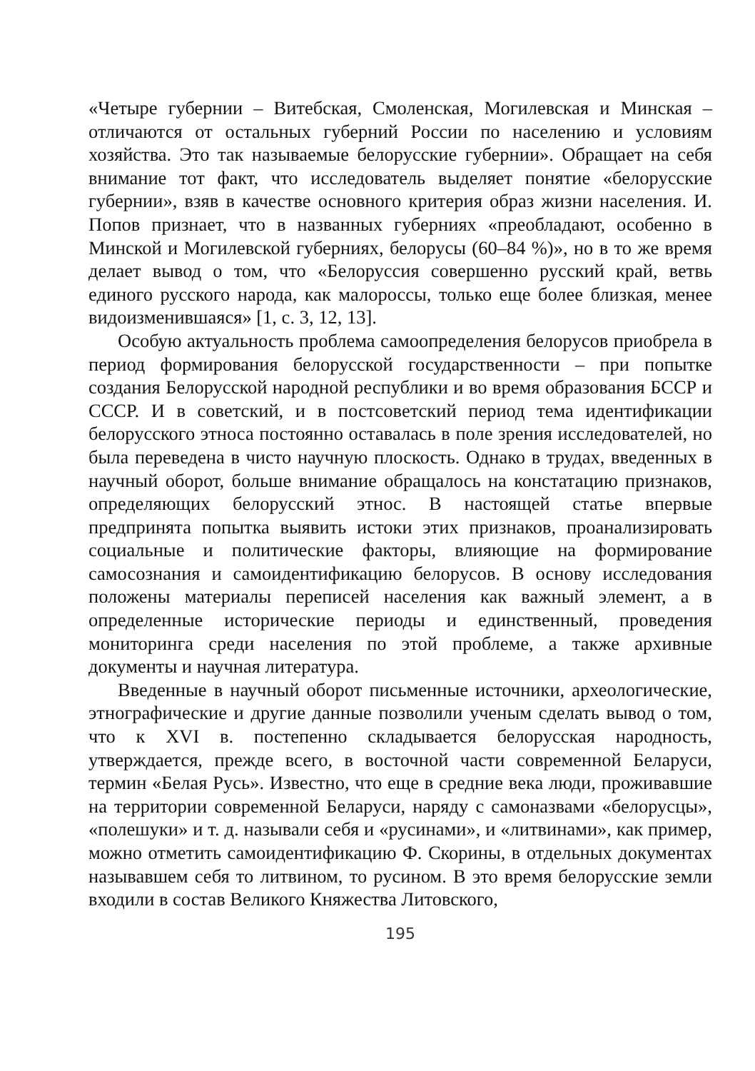«Четыре губернии – Витебская, Смоленская, Могилевская и Минская – отличаются от остальных губерний России по населению и условиям хозяйства. Это так называемые белорусские губернии». Обращает на себя внимание тот факт, что исследователь выделяет понятие «белорусские губернии», взяв в качестве основного критерия образ жизни населения. И. Попов признает, что в названных губерниях «преобладают, особенно в Минской и Могилевской губерниях, белорусы (60–84 %)», но в то же время делает вывод о том, что «Белоруссия совершенно русский край, ветвь единого русского народа, как малороссы, только еще более близкая, менее видоизменившаяся» [1, с. 3, 12, 13].
Особую актуальность проблема самоопределения белорусов приобрела в период формирования белорусской государственности – при попытке создания Белорусской народной республики и во время образования БССР и СССР. И в советский, и в постсоветский период тема идентификации белорусского этноса постоянно оставалась в поле зрения исследователей, но была переведена в чисто научную плоскость. Однако в трудах, введенных в научный оборот, больше внимание обращалось на констатацию признаков, определяющих белорусский этнос. В настоящей статье впервые предпринята попытка выявить истоки этих признаков, проанализировать социальные и политические факторы, влияющие на формирование самосознания и самоидентификацию белорусов. В основу исследования положены материалы переписей населения как важный элемент, а в определенные исторические периоды и единственный, проведения мониторинга среди населения по этой проблеме, а также архивные документы и научная литература.
Введенные в научный оборот письменные источники, археологические, этнографические и другие данные позволили ученым сделать вывод о том, что к XVI в. постепенно складывается белорусская народность, утверждается, прежде всего, в восточной части современной Беларуси, термин «Белая Русь». Известно, что еще в средние века люди, проживавшие на территории современной Беларуси, наряду с самоназвами «белорусцы», «полешуки» и т. д. называли себя и «русинами», и «литвинами», как пример, можно отметить самоидентификацию Ф. Скорины, в отдельных документах называвшем себя то литвином, то русином. В это время белорусские земли входили в состав Великого Княжества Литовского,
195